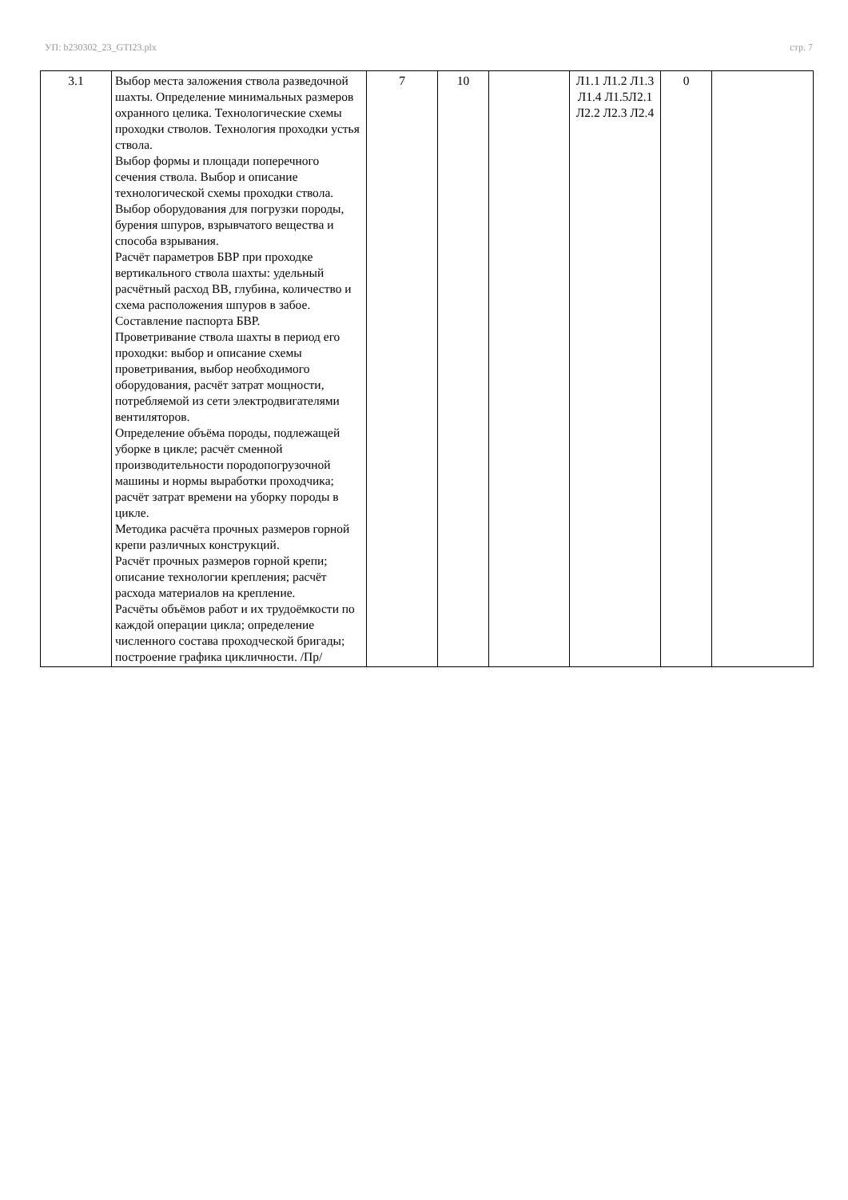УП: b230302_23_GTI23.plx стр. 7
| 3.1 | Выбор места заложения ствола разведочной шахты. Определение минимальных размеров охранного целика. Технологические схемы проходки стволов. Технология проходки устья ствола. Выбор формы и площади поперечного сечения ствола. Выбор и описание технологической схемы проходки ствола. Выбор оборудования для погрузки породы, бурения шпуров, взрывчатого вещества и способа взрывания. Расчёт параметров БВР при проходке вертикального ствола шахты: удельный расчётный расход ВВ, глубина, количество и схема расположения шпуров в забое. Составление паспорта БВР. Проветривание ствола шахты в период его проходки: выбор и описание схемы проветривания, выбор необходимого оборудования, расчёт затрат мощности, потребляемой из сети электродвигателями вентиляторов. Определение объёма породы, подлежащей уборке в цикле; расчёт сменной производительности породопогрузочной машины и нормы выработки проходчика; расчёт затрат времени на уборку породы в цикле. Методика расчёта прочных размеров горной крепи различных конструкций. Расчёт прочных размеров горной крепи; описание технологии крепления; расчёт расхода материалов на крепление. Расчёты объёмов работ и их трудоёмкости по каждой операции цикла; определение численного состава проходческой бригады; построение графика цикличности. /Пр/ | 7 | 10 | | Л1.1 Л1.2 Л1.3 Л1.4 Л1.5Л2.1 Л2.2 Л2.3 Л2.4 | 0 | |